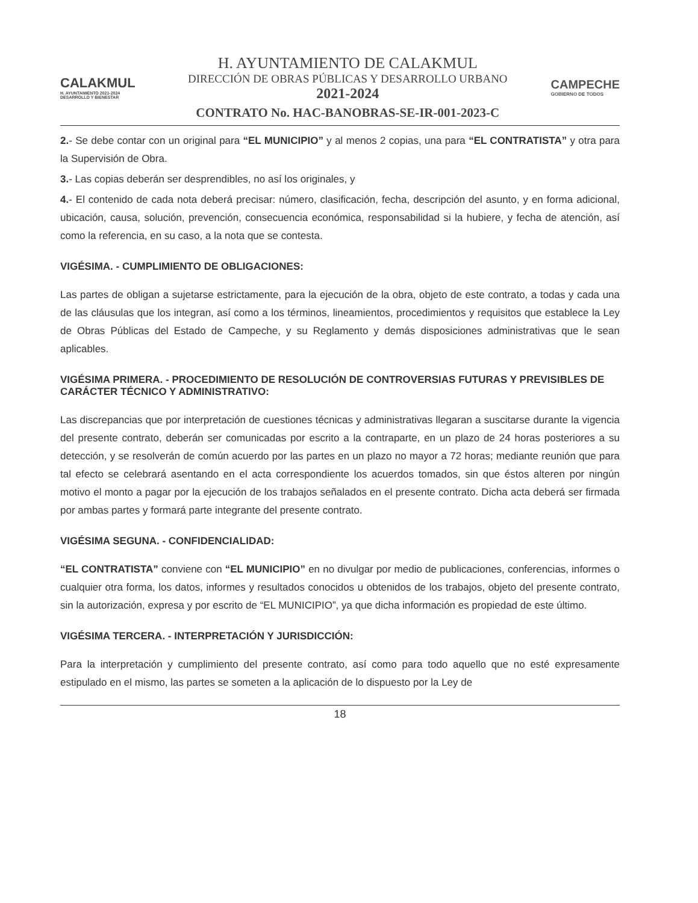CALAKMUL
H. AYUNTAMIENTO 2021-2024 DESARROLLO Y BIENESTAR
H. AYUNTAMIENTO DE CALAKMUL
DIRECCIÓN DE OBRAS PÚBLICAS Y DESARROLLO URBANO
2021-2024
CONTRATO No. HAC-BANOBRAS-SE-IR-001-2023-C
CAMPECHE
GOBIERNO DE TODOS
2.- Se debe contar con un original para “EL MUNICIPIO” y al menos 2 copias, una para “EL CONTRATISTA” y otra para la Supervisión de Obra.
3.- Las copias deberán ser desprendibles, no así los originales, y
4.- El contenido de cada nota deberá precisar: número, clasificación, fecha, descripción del asunto, y en forma adicional, ubicación, causa, solución, prevención, consecuencia económica, responsabilidad si la hubiere, y fecha de atención, así como la referencia, en su caso, a la nota que se contesta.
VIGÉSIMA. - CUMPLIMIENTO DE OBLIGACIONES:
Las partes de obligan a sujetarse estrictamente, para la ejecución de la obra, objeto de este contrato, a todas y cada una de las cláusulas que los integran, así como a los términos, lineamientos, procedimientos y requisitos que establece la Ley de Obras Públicas del Estado de Campeche, y su Reglamento y demás disposiciones administrativas que le sean aplicables.
VIGÉSIMA PRIMERA. - PROCEDIMIENTO DE RESOLUCIÓN DE CONTROVERSIAS FUTURAS Y PREVISIBLES DE CARÁCTER TÉCNICO Y ADMINISTRATIVO:
Las discrepancias que por interpretación de cuestiones técnicas y administrativas llegaran a suscitarse durante la vigencia del presente contrato, deberán ser comunicadas por escrito a la contraparte, en un plazo de 24 horas posteriores a su detección, y se resolverán de común acuerdo por las partes en un plazo no mayor a 72 horas; mediante reunión que para tal efecto se celebrará asentando en el acta correspondiente los acuerdos tomados, sin que éstos alteren por ningún motivo el monto a pagar por la ejecución de los trabajos señalados en el presente contrato. Dicha acta deberá ser firmada por ambas partes y formará parte integrante del presente contrato.
VIGÉSIMA SEGUNA. - CONFIDENCIALIDAD:
“EL CONTRATISTA” conviene con “EL MUNICIPIO” en no divulgar por medio de publicaciones, conferencias, informes o cualquier otra forma, los datos, informes y resultados conocidos u obtenidos de los trabajos, objeto del presente contrato, sin la autorización, expresa y por escrito de “EL MUNICIPIO”, ya que dicha información es propiedad de este último.
VIGÉSIMA TERCERA. - INTERPRETACIÓN Y JURISDICCIÓN:
Para la interpretación y cumplimiento del presente contrato, así como para todo aquello que no esté expresamente estipulado en el mismo, las partes se someten a la aplicación de lo dispuesto por la Ley de
18